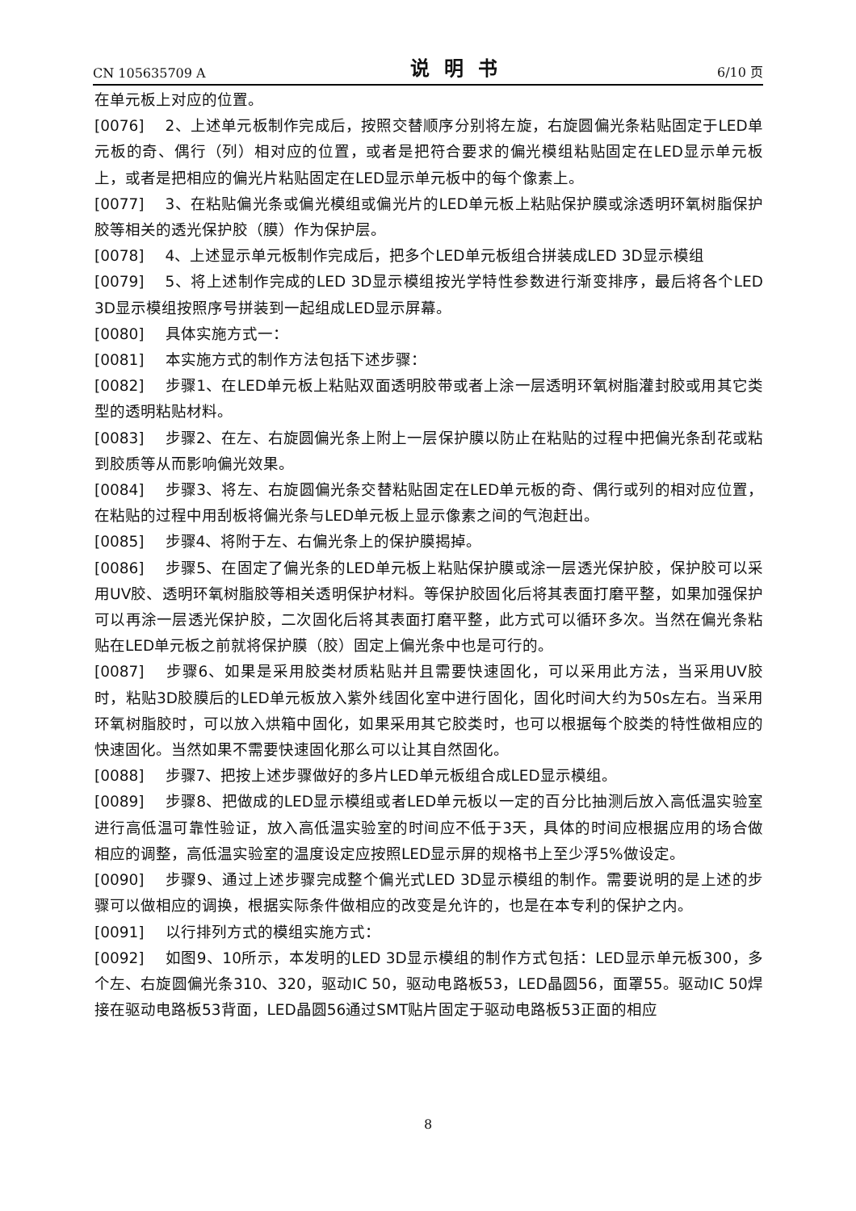CN 105635709 A 说明书 6/10 页
在单元板上对应的位置。
[0076] 2、上述单元板制作完成后，按照交替顺序分别将左旋，右旋圆偏光条粘贴固定于LED单元板的奇、偶行（列）相对应的位置，或者是把符合要求的偏光模组粘贴固定在LED显示单元板上，或者是把相应的偏光片粘贴固定在LED显示单元板中的每个像素上。
[0077] 3、在粘贴偏光条或偏光模组或偏光片的LED单元板上粘贴保护膜或涂透明环氧树脂保护胶等相关的透光保护胶（膜）作为保护层。
[0078] 4、上述显示单元板制作完成后，把多个LED单元板组合拼装成LED 3D显示模组
[0079] 5、将上述制作完成的LED 3D显示模组按光学特性参数进行渐变排序，最后将各个LED 3D显示模组按照序号拼装到一起组成LED显示屏幕。
[0080] 具体实施方式一：
[0081] 本实施方式的制作方法包括下述步骤：
[0082] 步骤1、在LED单元板上粘贴双面透明胶带或者上涂一层透明环氧树脂灌封胶或用其它类型的透明粘贴材料。
[0083] 步骤2、在左、右旋圆偏光条上附上一层保护膜以防止在粘贴的过程中把偏光条刮花或粘到胶质等从而影响偏光效果。
[0084] 步骤3、将左、右旋圆偏光条交替粘贴固定在LED单元板的奇、偶行或列的相对应位置，在粘贴的过程中用刮板将偏光条与LED单元板上显示像素之间的气泡赶出。
[0085] 步骤4、将附于左、右偏光条上的保护膜揭掉。
[0086] 步骤5、在固定了偏光条的LED单元板上粘贴保护膜或涂一层透光保护胶，保护胶可以采用UV胶、透明环氧树脂胶等相关透明保护材料。等保护胶固化后将其表面打磨平整，如果加强保护可以再涂一层透光保护胶，二次固化后将其表面打磨平整，此方式可以循环多次。当然在偏光条粘贴在LED单元板之前就将保护膜（胶）固定上偏光条中也是可行的。
[0087] 步骤6、如果是采用胶类材质粘贴并且需要快速固化，可以采用此方法，当采用UV胶时，粘贴3D胶膜后的LED单元板放入紫外线固化室中进行固化，固化时间大约为50s左右。当采用环氧树脂胶时，可以放入烘箱中固化，如果采用其它胶类时，也可以根据每个胶类的特性做相应的快速固化。当然如果不需要快速固化那么可以让其自然固化。
[0088] 步骤7、把按上述步骤做好的多片LED单元板组合成LED显示模组。
[0089] 步骤8、把做成的LED显示模组或者LED单元板以一定的百分比抽测后放入高低温实验室进行高低温可靠性验证，放入高低温实验室的时间应不低于3天，具体的时间应根据应用的场合做相应的调整，高低温实验室的温度设定应按照LED显示屏的规格书上至少浮5%做设定。
[0090] 步骤9、通过上述步骤完成整个偏光式LED 3D显示模组的制作。需要说明的是上述的步骤可以做相应的调换，根据实际条件做相应的改变是允许的，也是在本专利的保护之内。
[0091] 以行排列方式的模组实施方式：
[0092] 如图9、10所示，本发明的LED 3D显示模组的制作方式包括：LED显示单元板300，多个左、右旋圆偏光条310、320，驱动IC 50，驱动电路板53，LED晶圆56，面罩55。驱动IC 50焊接在驱动电路板53背面，LED晶圆56通过SMT贴片固定于驱动电路板53正面的相应
8